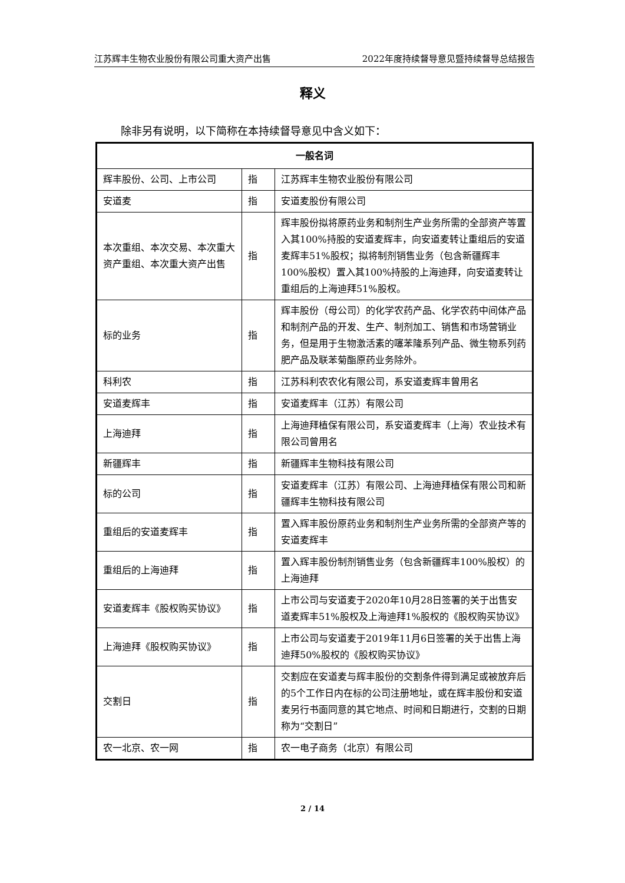江苏辉丰生物农业股份有限公司重大资产出售 2022年度持续督导意见暨持续督导总结报告
释义
除非另有说明，以下简称在本持续督导意见中含义如下：
| 一般名词 | | |
| --- | --- | --- |
| 辉丰股份、公司、上市公司 | 指 | 江苏辉丰生物农业股份有限公司 |
| 安道麦 | 指 | 安道麦股份有限公司 |
| 本次重组、本次交易、本次重大资产重组、本次重大资产出售 | 指 | 辉丰股份拟将原药业务和制剂生产业务所需的全部资产等置入其100%持股的安道麦辉丰，向安道麦转让重组后的安道麦辉丰51%股权；拟将制剂销售业务（包含新疆辉丰100%股权）置入其100%持股的上海迪拜，向安道麦转让重组后的上海迪拜51%股权。 |
| 标的业务 | 指 | 辉丰股份（母公司）的化学农药产品、化学农药中间体产品和制剂产品的开发、生产、制剂加工、销售和市场营销业务，但是用于生物激活素的噻苯隆系列产品、微生物系列药肥产品及联苯菊酯原药业务除外。 |
| 科利农 | 指 | 江苏科利农农化有限公司，系安道麦辉丰曾用名 |
| 安道麦辉丰 | 指 | 安道麦辉丰（江苏）有限公司 |
| 上海迪拜 | 指 | 上海迪拜植保有限公司，系安道麦辉丰（上海）农业技术有限公司曾用名 |
| 新疆辉丰 | 指 | 新疆辉丰生物科技有限公司 |
| 标的公司 | 指 | 安道麦辉丰（江苏）有限公司、上海迪拜植保有限公司和新疆辉丰生物科技有限公司 |
| 重组后的安道麦辉丰 | 指 | 置入辉丰股份原药业务和制剂生产业务所需的全部资产等的安道麦辉丰 |
| 重组后的上海迪拜 | 指 | 置入辉丰股份制剂销售业务（包含新疆辉丰100%股权）的上海迪拜 |
| 安道麦辉丰《股权购买协议》 | 指 | 上市公司与安道麦于2020年10月28日签署的关于出售安道麦辉丰51%股权及上海迪拜1%股权的《股权购买协议》 |
| 上海迪拜《股权购买协议》 | 指 | 上市公司与安道麦于2019年11月6日签署的关于出售上海迪拜50%股权的《股权购买协议》 |
| 交割日 | 指 | 交割应在安道麦与辉丰股份的交割条件得到满足或被放弃后的5个工作日内在标的公司注册地址，或在辉丰股份和安道麦另行书面同意的其它地点、时间和日期进行，交割的日期称为“交割日” |
| 农一北京、农一网 | 指 | 农一电子商务（北京）有限公司 |
2 / 14